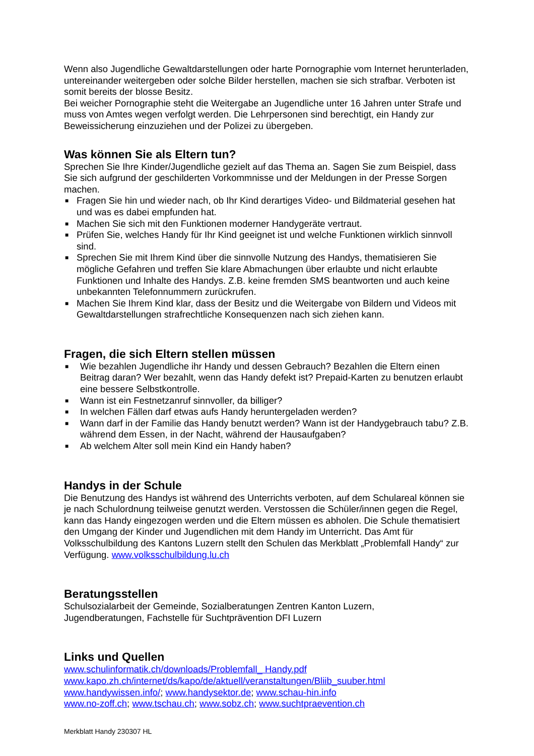Wenn also Jugendliche Gewaltdarstellungen oder harte Pornographie vom Internet herunterladen, untereinander weitergeben oder solche Bilder herstellen, machen sie sich strafbar. Verboten ist somit bereits der blosse Besitz.
Bei weicher Pornographie steht die Weitergabe an Jugendliche unter 16 Jahren unter Strafe und muss von Amtes wegen verfolgt werden. Die Lehrpersonen sind berechtigt, ein Handy zur Beweissicherung einzuziehen und der Polizei zu übergeben.
Was können Sie als Eltern tun?
Sprechen Sie Ihre Kinder/Jugendliche gezielt auf das Thema an. Sagen Sie zum Beispiel, dass Sie sich aufgrund der geschilderten Vorkommnisse und der Meldungen in der Presse Sorgen machen.
■ Fragen Sie hin und wieder nach, ob Ihr Kind derartiges Video- und Bildmaterial gesehen hat und was es dabei empfunden hat.
■ Machen Sie sich mit den Funktionen moderner Handygeräte vertraut.
■ Prüfen Sie, welches Handy für Ihr Kind geeignet ist und welche Funktionen wirklich sinnvoll sind.
■ Sprechen Sie mit Ihrem Kind über die sinnvolle Nutzung des Handys, thematisieren Sie mögliche Gefahren und treffen Sie klare Abmachungen über erlaubte und nicht erlaubte Funktionen und Inhalte des Handys. Z.B. keine fremden SMS beantworten und auch keine unbekannten Telefonnummern zurückrufen.
■ Machen Sie Ihrem Kind klar, dass der Besitz und die Weitergabe von Bildern und Videos mit Gewaltdarstellungen strafrechtliche Konsequenzen nach sich ziehen kann.
Fragen, die sich Eltern stellen müssen
■ Wie bezahlen Jugendliche ihr Handy und dessen Gebrauch? Bezahlen die Eltern einen Beitrag daran? Wer bezahlt, wenn das Handy defekt ist? Prepaid-Karten zu benutzen erlaubt eine bessere Selbstkontrolle.
■ Wann ist ein Festnetzanruf sinnvoller, da billiger?
■ In welchen Fällen darf etwas aufs Handy heruntergeladen werden?
■ Wann darf in der Familie das Handy benutzt werden? Wann ist der Handygebrauch tabu? Z.B. während dem Essen, in der Nacht, während der Hausaufgaben?
■ Ab welchem Alter soll mein Kind ein Handy haben?
Handys in der Schule
Die Benutzung des Handys ist während des Unterrichts verboten, auf dem Schulareal können sie je nach Schulordnung teilweise genutzt werden. Verstossen die Schüler/innen gegen die Regel, kann das Handy eingezogen werden und die Eltern müssen es abholen. Die Schule thematisiert den Umgang der Kinder und Jugendlichen mit dem Handy im Unterricht. Das Amt für Volksschulbildung des Kantons Luzern stellt den Schulen das Merkblatt „Problemfall Handy“ zur Verfügung. www.volksschulbildung.lu.ch
Beratungsstellen
Schulsozialarbeit der Gemeinde, Sozialberatungen Zentren Kanton Luzern,
Jugendberatungen, Fachstelle für Suchtprävention DFI Luzern
Links und Quellen
www.schulinformatik.ch/downloads/Problemfall_ Handy.pdf
www.kapo.zh.ch/internet/ds/kapo/de/aktuell/veranstaltungen/Bliib_suuber.html
www.handywissen.info/; www.handysektor.de; www.schau-hin.info
www.no-zoff.ch; www.tschau.ch; www.sobz.ch; www.suchtpraevention.ch
Merkblatt Handy 230307 HL